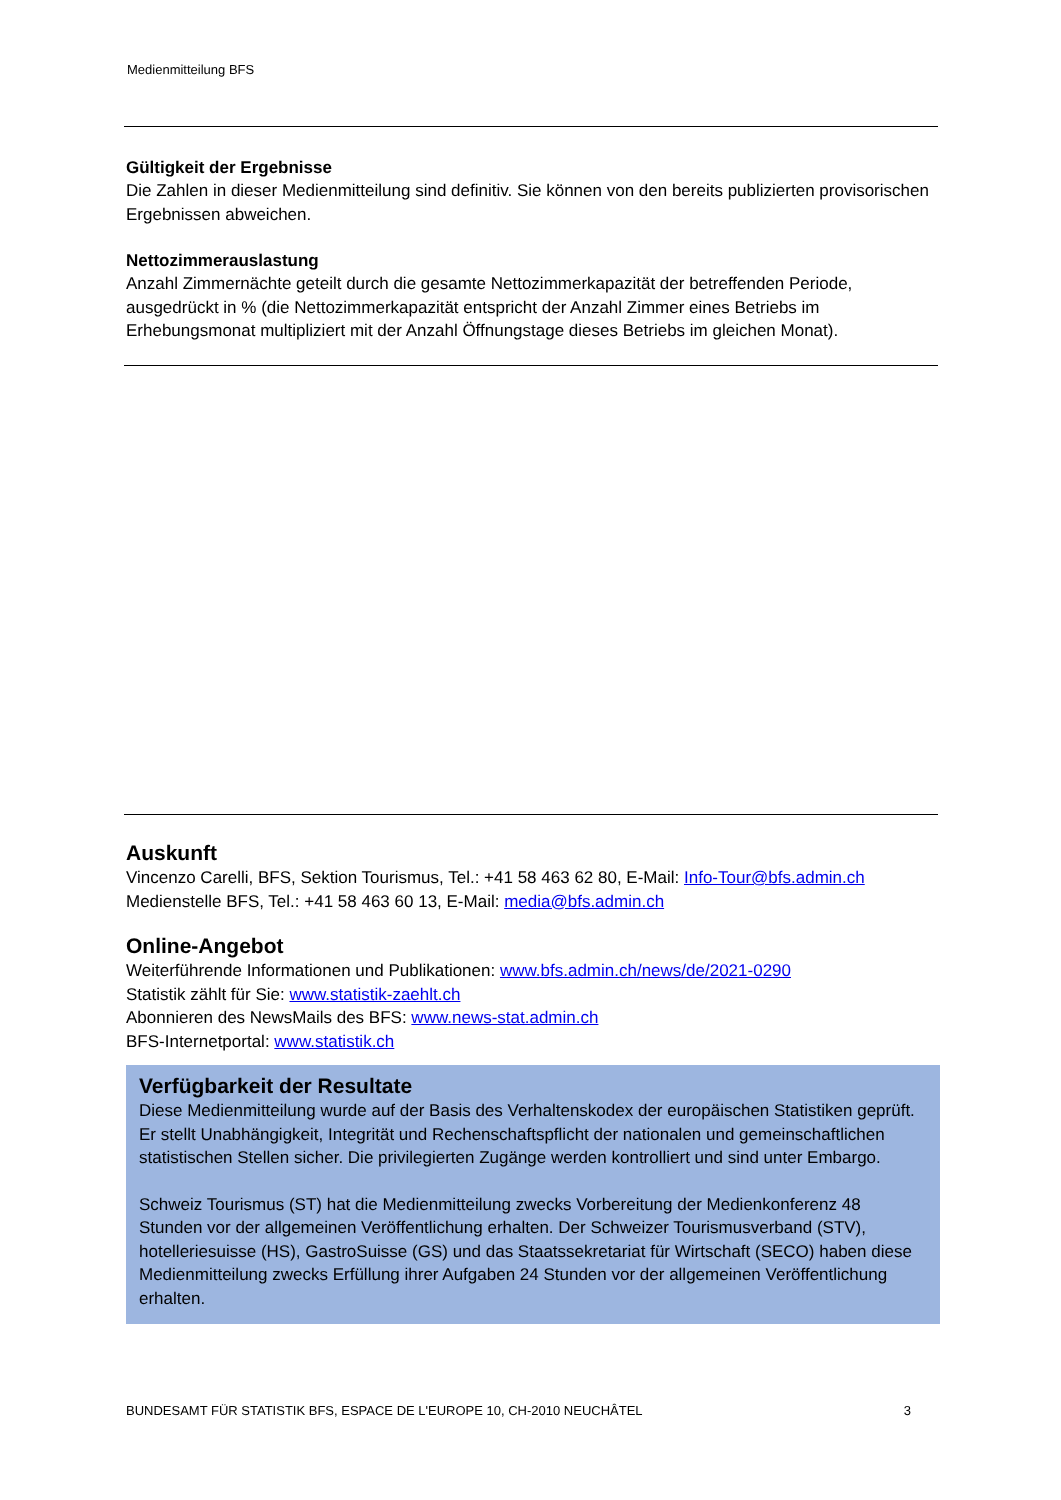Medienmitteilung BFS
Gültigkeit der Ergebnisse
Die Zahlen in dieser Medienmitteilung sind definitiv. Sie können von den bereits publizierten provisorischen Ergebnissen abweichen.
Nettozimmerauslastung
Anzahl Zimmernächte geteilt durch die gesamte Nettozimmerkapazität der betreffenden Periode, ausgedrückt in % (die Nettozimmerkapazität entspricht der Anzahl Zimmer eines Betriebs im Erhebungsmonat multipliziert mit der Anzahl Öffnungstage dieses Betriebs im gleichen Monat).
Auskunft
Vincenzo Carelli, BFS, Sektion Tourismus, Tel.: +41 58 463 62 80, E-Mail: Info-Tour@bfs.admin.ch
Medienstelle BFS, Tel.: +41 58 463 60 13, E-Mail: media@bfs.admin.ch
Online-Angebot
Weiterführende Informationen und Publikationen: www.bfs.admin.ch/news/de/2021-0290
Statistik zählt für Sie: www.statistik-zaehlt.ch
Abonnieren des NewsMails des BFS: www.news-stat.admin.ch
BFS-Internetportal: www.statistik.ch
Verfügbarkeit der Resultate
Diese Medienmitteilung wurde auf der Basis des Verhaltenskodex der europäischen Statistiken geprüft. Er stellt Unabhängigkeit, Integrität und Rechenschaftspflicht der nationalen und gemeinschaftlichen statistischen Stellen sicher. Die privilegierten Zugänge werden kontrolliert und sind unter Embargo.
Schweiz Tourismus (ST) hat die Medienmitteilung zwecks Vorbereitung der Medienkonferenz 48 Stunden vor der allgemeinen Veröffentlichung erhalten. Der Schweizer Tourismusverband (STV), hotelleriesuisse (HS), GastroSuisse (GS) und das Staatssekretariat für Wirtschaft (SECO) haben diese Medienmitteilung zwecks Erfüllung ihrer Aufgaben 24 Stunden vor der allgemeinen Veröffentlichung erhalten.
BUNDESAMT FÜR STATISTIK BFS, ESPACE DE L'EUROPE 10, CH-2010 NEUCHÂTEL 3